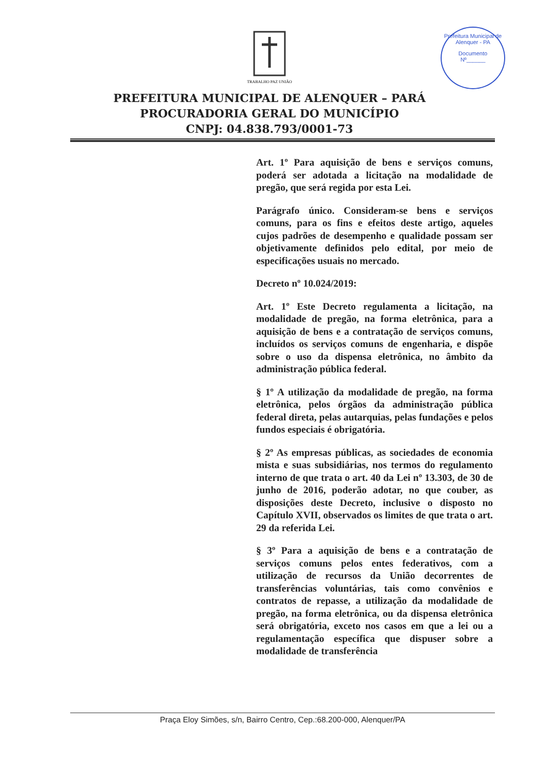Prefeitura Municipal de Alenquer - PA
Documento
Nº______
TRABALHO PAZ UNIÃO
PREFEITURA MUNICIPAL DE ALENQUER – PARÁ
PROCURADORIA GERAL DO MUNICÍPIO
CNPJ: 04.838.793/0001-73
Art. 1º Para aquisição de bens e serviços comuns, poderá ser adotada a licitação na modalidade de pregão, que será regida por esta Lei.
Parágrafo único. Consideram-se bens e serviços comuns, para os fins e efeitos deste artigo, aqueles cujos padrões de desempenho e qualidade possam ser objetivamente definidos pelo edital, por meio de especificações usuais no mercado.
Decreto nº 10.024/2019:
Art. 1º Este Decreto regulamenta a licitação, na modalidade de pregão, na forma eletrônica, para a aquisição de bens e a contratação de serviços comuns, incluídos os serviços comuns de engenharia, e dispõe sobre o uso da dispensa eletrônica, no âmbito da administração pública federal.
§ 1º A utilização da modalidade de pregão, na forma eletrônica, pelos órgãos da administração pública federal direta, pelas autarquias, pelas fundações e pelos fundos especiais é obrigatória.
§ 2º As empresas públicas, as sociedades de economia mista e suas subsidiárias, nos termos do regulamento interno de que trata o art. 40 da Lei nº 13.303, de 30 de junho de 2016, poderão adotar, no que couber, as disposições deste Decreto, inclusive o disposto no Capítulo XVII, observados os limites de que trata o art. 29 da referida Lei.
§ 3º Para a aquisição de bens e a contratação de serviços comuns pelos entes federativos, com a utilização de recursos da União decorrentes de transferências voluntárias, tais como convênios e contratos de repasse, a utilização da modalidade de pregão, na forma eletrônica, ou da dispensa eletrônica será obrigatória, exceto nos casos em que a lei ou a regulamentação específica que dispuser sobre a modalidade de transferência
Praça Eloy Simões, s/n, Bairro Centro, Cep.:68.200-000, Alenquer/PA